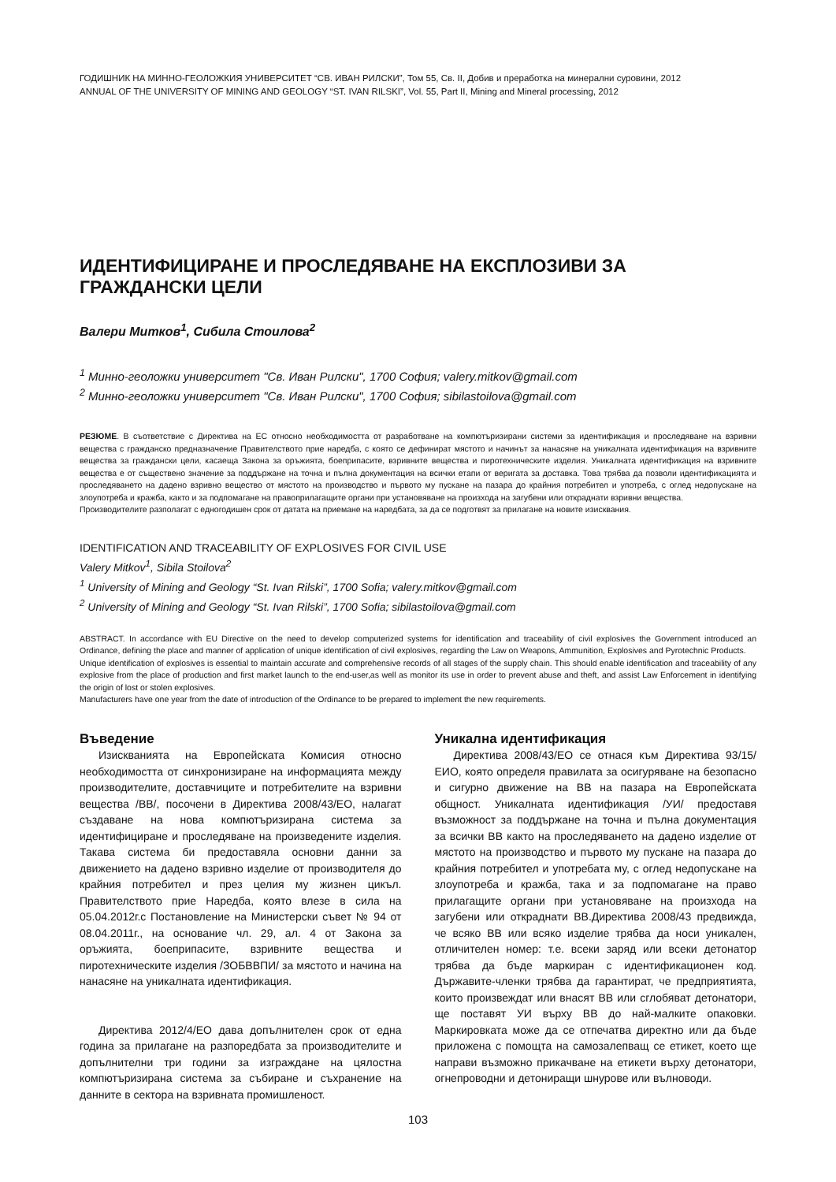ГОДИШНИК НА МИННО-ГЕОЛОЖКИЯ УНИВЕРСИТЕТ “СВ. ИВАН РИЛСКИ”, Том 55, Св. II, Добив и преработка на минерални суровини, 2012
ANNUAL OF THE UNIVERSITY OF MINING AND GEOLOGY “ST. IVAN RILSKI”, Vol. 55, Part II, Mining and Mineral processing, 2012
ИДЕНТИФИЦИРАНЕ И ПРОСЛЕДЯВАНЕ НА ЕКСПЛОЗИВИ ЗА ГРАЖДАНСКИ ЦЕЛИ
Валери Митков<sup>1</sup>, Сибила Стоилова<sup>2</sup>
<sup>1</sup> Минно-геоложки университет "Св. Иван Рилски", 1700 София; valery.mitkov@gmail.com
<sup>2</sup> Минно-геоложки университет "Св. Иван Рилски", 1700 София; sibilastoilova@gmail.com
РЕЗЮМЕ. В съответствие с Директива на ЕС относно необходимостта от разработване на компютъризирани системи за идентификация и проследяване на взривни вещества с гражданско предназначение Правителството прие наредба, с която се дефинират мястото и начинът за нанасяне на уникалната идентификация на взривните вещества за граждански цели, касаеща Закона за оръжията, боеприпасите, взривните вещества и пиротехническите изделия. Уникалната идентификация на взривните вещества е от съществено значение за поддържане на точна и пълна документация на всички етапи от веригата за доставка. Това трябва да позволи идентификацията и проследяването на дадено взривно вещество от мястото на производство и първото му пускане на пазара до крайния потребител и употреба, с оглед недопускане на злоупотреба и кражба, както и за подпомагане на правоприлагащите органи при установяване на произхода на загубени или откраднати взривни вещества.
Производителите разполагат с едногодишен срок от датата на приемане на наредбата, за да се подготвят за прилагане на новите изисквания.
IDENTIFICATION AND TRACEABILITY OF EXPLOSIVES FOR CIVIL USE
Valery Mitkov<sup>1</sup>, Sibila Stoilova<sup>2</sup>
<sup>1</sup> University of Mining and Geology “St. Ivan Rilski”, 1700 Sofia; valery.mitkov@gmail.com
<sup>2</sup> University of Mining and Geology “St. Ivan Rilski”, 1700 Sofia; sibilastoilova@gmail.com
ABSTRACT. In accordance with EU Directive on the need to develop computerized systems for identification and traceability of civil explosives the Government introduced an Ordinance, defining the place and manner of application of unique identification of civil explosives, regarding the Law on Weapons, Ammunition, Explosives and Pyrotechnic Products.
Unique identification of explosives is essential to maintain accurate and comprehensive records of all stages of the supply chain. This should enable identification and traceability of any explosive from the place of production and first market launch to the end-user,as well as monitor its use in order to prevent abuse and theft, and assist Law Enforcement in identifying the origin of lost or stolen explosives.
Manufacturers have one year from the date of introduction of the Ordinance to be prepared to implement the new requirements.
Въведение
Изискванията на Европейската Комисия относно необходимостта от синхронизиране на информацията между производителите, доставчиците и потребителите на взривни вещества /ВВ/, посочени в Директива 2008/43/ЕО, налагат създаване на нова компютъризирана система за идентифициране и проследяване на произведените изделия. Такава система би предоставяла основни данни за движението на дадено взривно изделие от производителя до крайния потребител и през целия му жизнен цикъл. Правителството прие Наредба, която влезе в сила на 05.04.2012г.с Постановление на Министерски съвет № 94 от 08.04.2011г., на основание чл. 29, ал. 4 от Закона за оръжията, боеприпасите, взривните вещества и пиротехническите изделия /ЗОБВВПИ/ за мястото и начина на нанасяне на уникалната идентификация.
Директива 2012/4/ЕО дава допълнителен срок от една година за прилагане на разпоредбата за производителите и допълнителни три години за изграждане на цялостна компютъризирана система за събиране и съхранение на данните в сектора на взривната промишленост.
Уникална идентификация
Директива 2008/43/ЕО се отнася към Директива 93/15/ЕИО, която определя правилата за осигуряване на безопасно и сигурно движение на ВВ на пазара на Европейската общност. Уникалната идентификация /УИ/ предоставя възможност за поддържане на точна и пълна документация за всички ВВ както на проследяването на дадено изделие от мястото на производство и първото му пускане на пазара до крайния потребител и употребата му, с оглед недопускане на злоупотреба и кражба, така и за подпомагане на право прилагащите органи при установяване на произхода на загубени или откраднати ВВ.Директива 2008/43 предвижда, че всяко ВВ или всяко изделие трябва да носи уникален, отличителен номер: т.е. всеки заряд или всеки детонатор трябва да бъде маркиран с идентификационен код. Държавите-членки трябва да гарантират, че предприятията, които произвеждат или внасят ВВ или сглобяват детонатори, ще поставят УИ върху ВВ до най-малките опаковки. Маркировката може да се отпечатва директно или да бъде приложена с помощта на самозалепващ се етикет, което ще направи възможно прикачване на етикети върху детонатори, огнепроводни и детониращи шнурове или вълноводи.
103